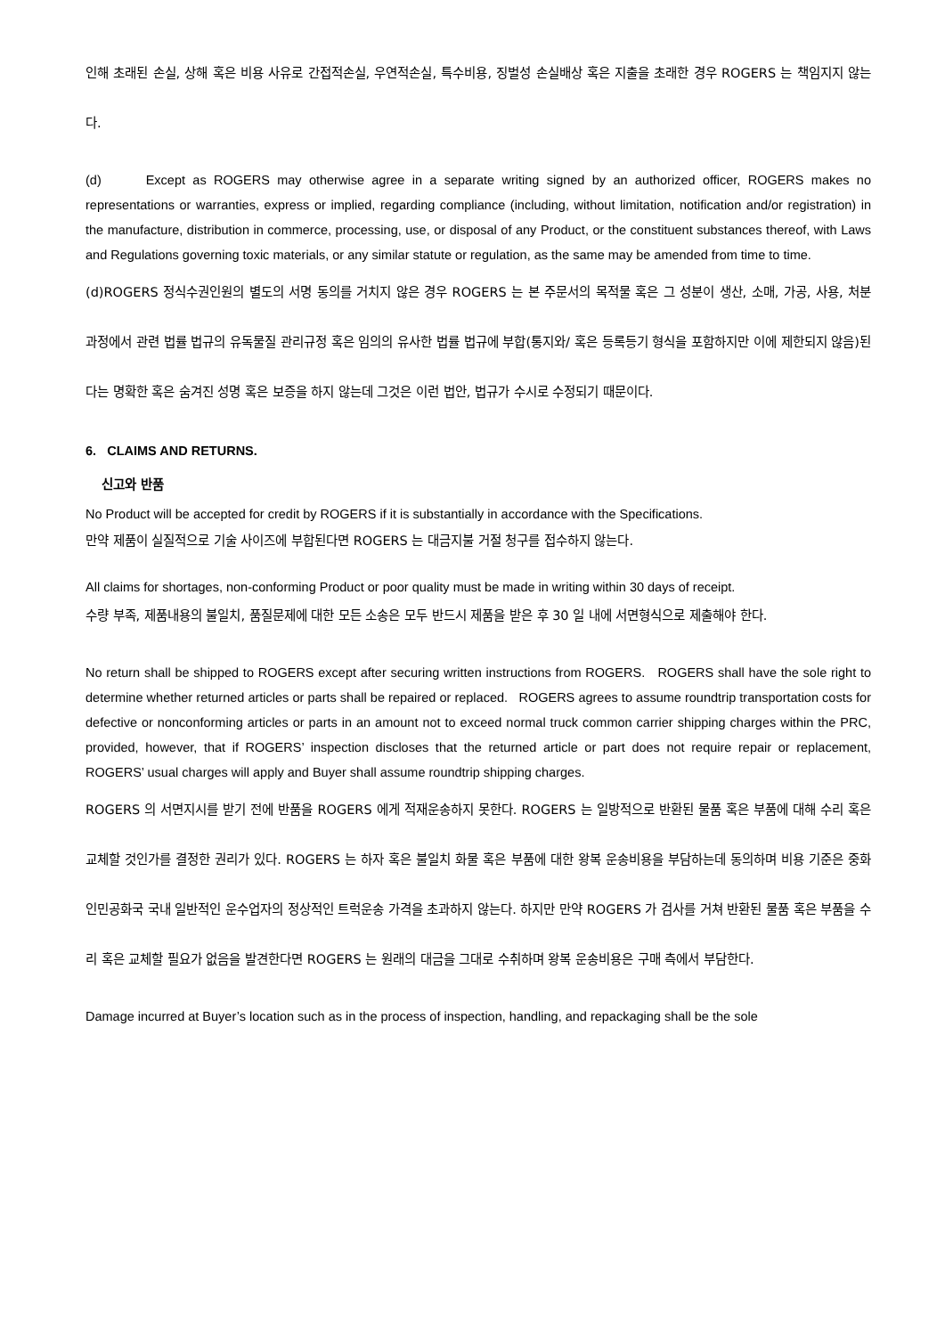인해 초래된 손실, 상해 혹은 비용 사유로 간접적손실, 우연적손실, 특수비용, 징벌성 손실배상 혹은 지출을 초래한 경우 ROGERS 는 책임지지 않는다.
(d) Except as ROGERS may otherwise agree in a separate writing signed by an authorized officer, ROGERS makes no representations or warranties, express or implied, regarding compliance (including, without limitation, notification and/or registration) in the manufacture, distribution in commerce, processing, use, or disposal of any Product, or the constituent substances thereof, with Laws and Regulations governing toxic materials, or any similar statute or regulation, as the same may be amended from time to time.
(d)ROGERS 정식수권인원의 별도의 서명 동의를 거치지 않은 경우 ROGERS 는 본 주문서의 목적물 혹은 그 성분이 생산, 소매, 가공, 사용, 처분 과정에서 관련 법률 법규의 유독물질 관리규정 혹은 임의의 유사한 법률 법규에 부합(통지와/ 혹은 등록등기 형식을 포함하지만 이에 제한되지 않음)된다는 명확한 혹은 숨겨진 성명 혹은 보증을 하지 않는데 그것은 이런 법안, 법규가 수시로 수정되기 때문이다.
6. CLAIMS AND RETURNS.
신고와 반품
No Product will be accepted for credit by ROGERS if it is substantially in accordance with the Specifications.
만약 제품이 실질적으로 기술 사이즈에 부합된다면 ROGERS 는 대금지불 거절 청구를 접수하지 않는다.
All claims for shortages, non-conforming Product or poor quality must be made in writing within 30 days of receipt.
수량 부족, 제품내용의 불일치, 품질문제에 대한 모든 소송은 모두 반드시 제품을 받은 후 30 일 내에 서면형식으로 제출해야 한다.
No return shall be shipped to ROGERS except after securing written instructions from ROGERS. ROGERS shall have the sole right to determine whether returned articles or parts shall be repaired or replaced. ROGERS agrees to assume roundtrip transportation costs for defective or nonconforming articles or parts in an amount not to exceed normal truck common carrier shipping charges within the PRC, provided, however, that if ROGERS’ inspection discloses that the returned article or part does not require repair or replacement, ROGERS’ usual charges will apply and Buyer shall assume roundtrip shipping charges.
ROGERS 의 서면지시를 받기 전에 반품을 ROGERS 에게 적재운송하지 못한다. ROGERS 는 일방적으로 반환된 물품 혹은 부품에 대해 수리 혹은 교체할 것인가를 결정한 권리가 있다. ROGERS 는 하자 혹은 불일치 화물 혹은 부품에 대한 왕복 운송비용을 부담하는데 동의하며 비용 기준은 중화인민공화국 국내 일반적인 운수업자의 정상적인 트럭운송 가격을 초과하지 않는다. 하지만 만약 ROGERS 가 검사를 거쳐 반환된 물품 혹은 부품을 수리 혹은 교체할 필요가 없음을 발견한다면 ROGERS 는 원래의 대금을 그대로 수취하며 왕복 운송비용은 구매 측에서 부담한다.
Damage incurred at Buyer’s location such as in the process of inspection, handling, and repackaging shall be the sole